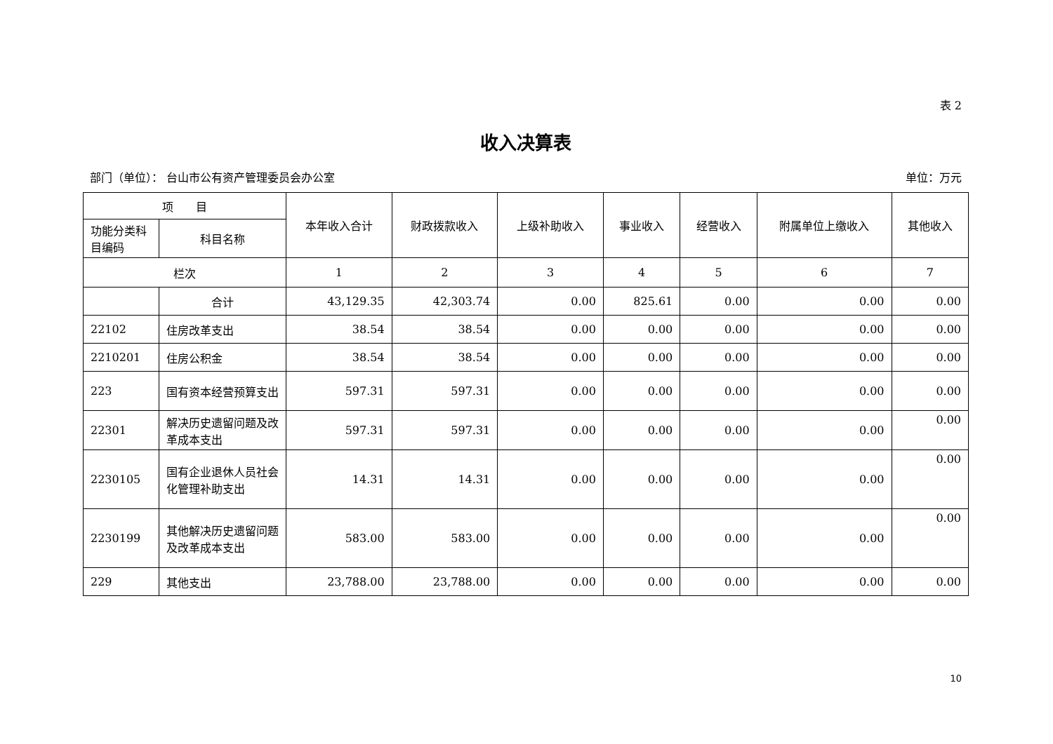表 2
收入决算表
部门（单位）： 台山市公有资产管理委员会办公室 单位：万元
| 项 目 | | 本年收入合计 | 财政拨款收入 | 上级补助收入 | 事业收入 | 经营收入 | 附属单位上缴收入 | 其他收入 |
| --- | --- | --- | --- | --- | --- | --- | --- | --- |
| 功能分类科目编码 | 科目名称 | | | | | | | |
| 栏次 | | 1 | 2 | 3 | 4 | 5 | 6 | 7 |
| | 合计 | 43,129.35 | 42,303.74 | 0.00 | 825.61 | 0.00 | 0.00 | 0.00 |
| 22102 | 住房改革支出 | 38.54 | 38.54 | 0.00 | 0.00 | 0.00 | 0.00 | 0.00 |
| 2210201 | 住房公积金 | 38.54 | 38.54 | 0.00 | 0.00 | 0.00 | 0.00 | 0.00 |
| 223 | 国有资本经营预算支出 | 597.31 | 597.31 | 0.00 | 0.00 | 0.00 | 0.00 | 0.00 |
| 22301 | 解决历史遗留问题及改革成本支出 | 597.31 | 597.31 | 0.00 | 0.00 | 0.00 | 0.00 | 0.00 |
| 2230105 | 国有企业退休人员社会化管理补助支出 | 14.31 | 14.31 | 0.00 | 0.00 | 0.00 | 0.00 | 0.00 |
| 2230199 | 其他解决历史遗留问题及改革成本支出 | 583.00 | 583.00 | 0.00 | 0.00 | 0.00 | 0.00 | 0.00 |
| 229 | 其他支出 | 23,788.00 | 23,788.00 | 0.00 | 0.00 | 0.00 | 0.00 | 0.00 |
10